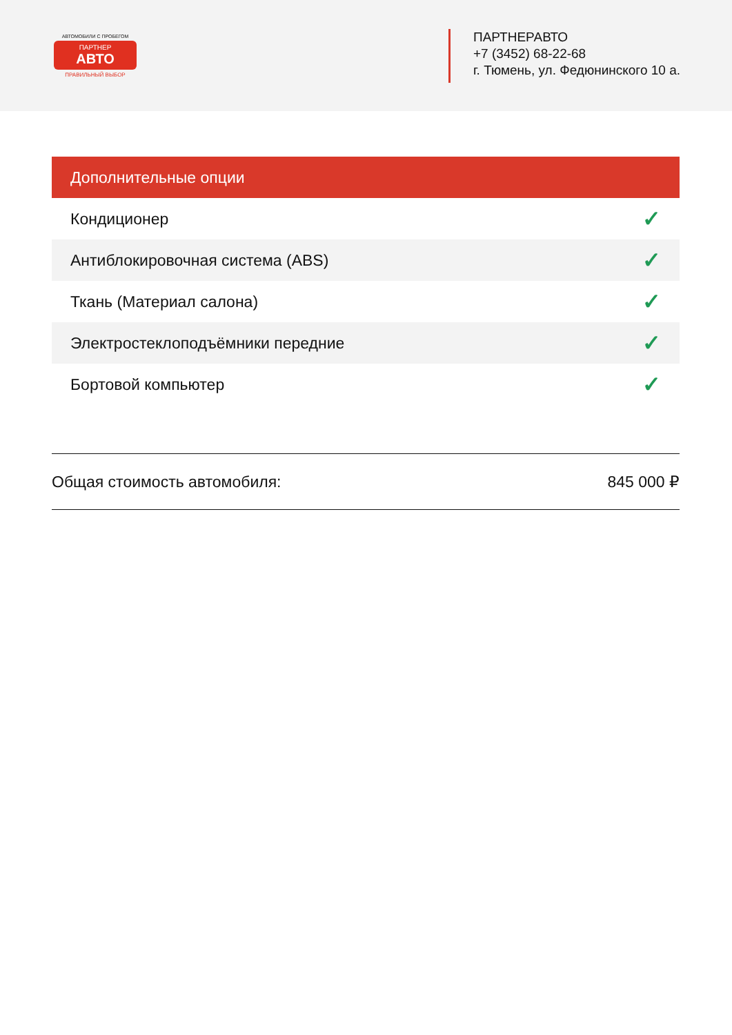АВТОМОБИЛИ С ПРОБЕГОМ
ПАРТНЕР
АВТО
ПРАВИЛЬНЫЙ ВЫБОР
ПАРТНЕРАВТО
+7 (3452) 68-22-68
г. Тюмень, ул. Федюнинского 10 а.
| Дополнительные опции | |
| --- | --- |
| Кондиционер | ✓ |
| Антиблокировочная система (ABS) | ✓ |
| Ткань (Материал салона) | ✓ |
| Электростеклоподъёмники передние | ✓ |
| Бортовой компьютер | ✓ |
Общая стоимость автомобиля: 845 000 ₽